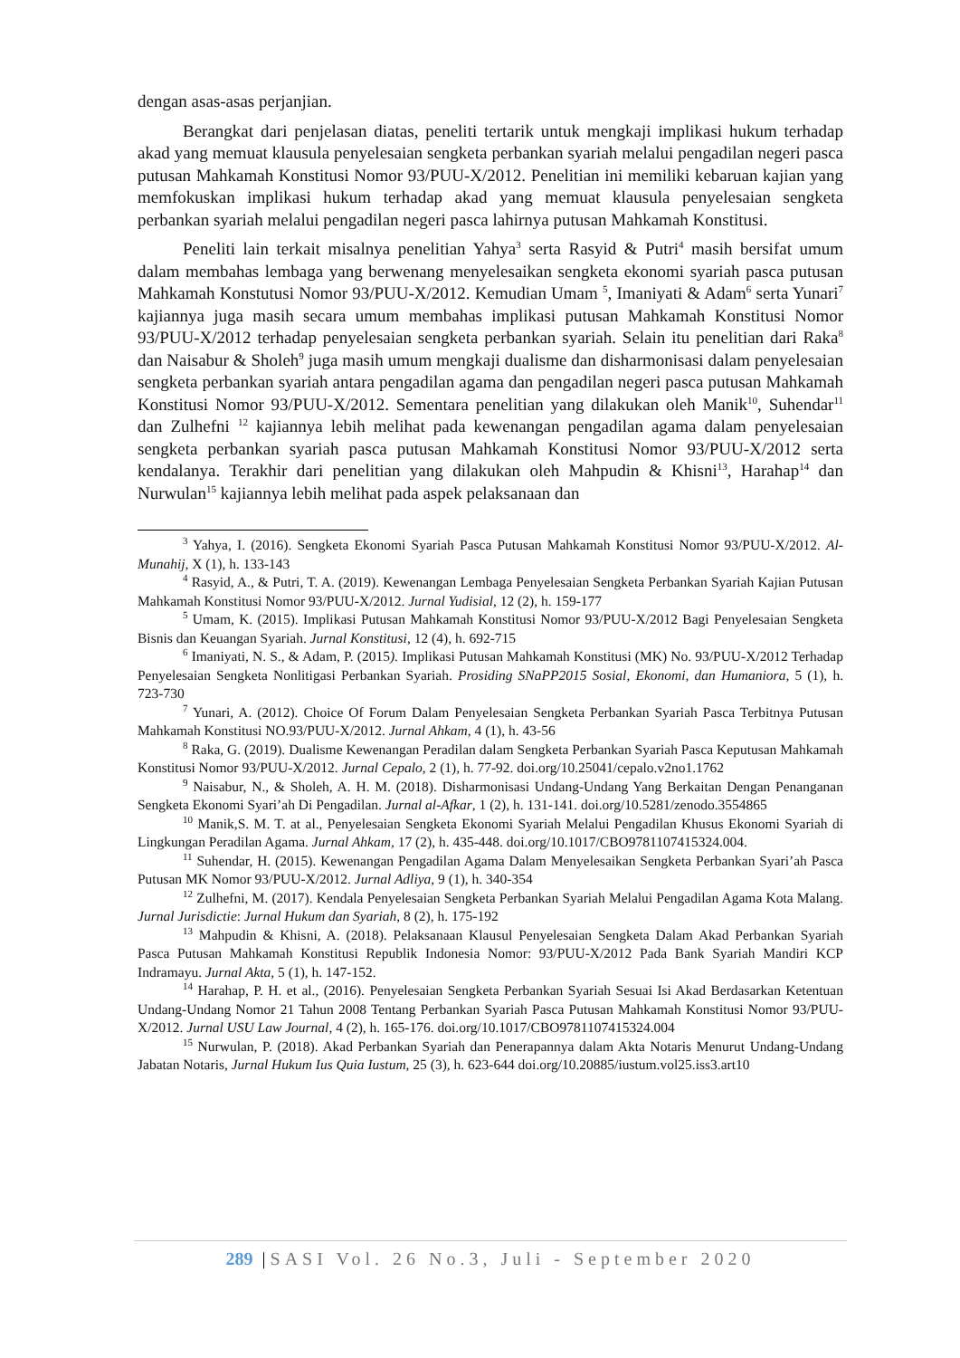dengan asas-asas perjanjian.
Berangkat dari penjelasan diatas, peneliti tertarik untuk mengkaji implikasi hukum terhadap akad yang memuat klausula penyelesaian sengketa perbankan syariah melalui pengadilan negeri pasca putusan Mahkamah Konstitusi Nomor 93/PUU-X/2012. Penelitian ini memiliki kebaruan kajian yang memfokuskan implikasi hukum terhadap akad yang memuat klausula penyelesaian sengketa perbankan syariah melalui pengadilan negeri pasca lahirnya putusan Mahkamah Konstitusi.
Peneliti lain terkait misalnya penelitian Yahya<sup>3</sup> serta Rasyid & Putri<sup>4</sup> masih bersifat umum dalam membahas lembaga yang berwenang menyelesaikan sengketa ekonomi syariah pasca putusan Mahkamah Konstutusi Nomor 93/PUU-X/2012. Kemudian Umam <sup>5</sup>, Imaniyati & Adam<sup>6</sup> serta Yunari<sup>7</sup> kajiannya juga masih secara umum membahas implikasi putusan Mahkamah Konstitusi Nomor 93/PUU-X/2012 terhadap penyelesaian sengketa perbankan syariah. Selain itu penelitian dari Raka<sup>8</sup> dan Naisabur & Sholeh<sup>9</sup> juga masih umum mengkaji dualisme dan disharmonisasi dalam penyelesaian sengketa perbankan syariah antara pengadilan agama dan pengadilan negeri pasca putusan Mahkamah Konstitusi Nomor 93/PUU-X/2012. Sementara penelitian yang dilakukan oleh Manik<sup>10</sup>, Suhendar<sup>11</sup> dan Zulhefni <sup>12</sup> kajiannya lebih melihat pada kewenangan pengadilan agama dalam penyelesaian sengketa perbankan syariah pasca putusan Mahkamah Konstitusi Nomor 93/PUU-X/2012 serta kendalanya. Terakhir dari penelitian yang dilakukan oleh Mahpudin & Khisni<sup>13</sup>, Harahap<sup>14</sup> dan Nurwulan<sup>15</sup> kajiannya lebih melihat pada aspek pelaksanaan dan
<sup>3</sup> Yahya, I. (2016). Sengketa Ekonomi Syariah Pasca Putusan Mahkamah Konstitusi Nomor 93/PUU-X/2012. Al-Munahij, X (1), h. 133-143
<sup>4</sup> Rasyid, A., & Putri, T. A. (2019). Kewenangan Lembaga Penyelesaian Sengketa Perbankan Syariah Kajian Putusan Mahkamah Konstitusi Nomor 93/PUU-X/2012. Jurnal Yudisial, 12 (2), h. 159-177
<sup>5</sup> Umam, K. (2015). Implikasi Putusan Mahkamah Konstitusi Nomor 93/PUU-X/2012 Bagi Penyelesaian Sengketa Bisnis dan Keuangan Syariah. Jurnal Konstitusi, 12 (4), h. 692-715
<sup>6</sup> Imaniyati, N. S., & Adam, P. (2015). Implikasi Putusan Mahkamah Konstitusi (MK) No. 93/PUU-X/2012 Terhadap Penyelesaian Sengketa Nonlitigasi Perbankan Syariah. Prosiding SNaPP2015 Sosial, Ekonomi, dan Humaniora, 5 (1), h. 723-730
<sup>7</sup> Yunari, A. (2012). Choice Of Forum Dalam Penyelesaian Sengketa Perbankan Syariah Pasca Terbitnya Putusan Mahkamah Konstitusi NO.93/PUU-X/2012. Jurnal Ahkam, 4 (1), h. 43-56
<sup>8</sup> Raka, G. (2019). Dualisme Kewenangan Peradilan dalam Sengketa Perbankan Syariah Pasca Keputusan Mahkamah Konstitusi Nomor 93/PUU-X/2012. Jurnal Cepalo, 2 (1), h. 77-92. doi.org/10.25041/cepalo.v2no1.1762
<sup>9</sup> Naisabur, N., & Sholeh, A. H. M. (2018). Disharmonisasi Undang-Undang Yang Berkaitan Dengan Penanganan Sengketa Ekonomi Syari’ah Di Pengadilan. Jurnal al-Afkar, 1 (2), h. 131-141. doi.org/10.5281/zenodo.3554865
<sup>10</sup> Manik,S. M. T. at al., Penyelesaian Sengketa Ekonomi Syariah Melalui Pengadilan Khusus Ekonomi Syariah di Lingkungan Peradilan Agama. Jurnal Ahkam, 17 (2), h. 435-448. doi.org/10.1017/CBO9781107415324.004.
<sup>11</sup> Suhendar, H. (2015). Kewenangan Pengadilan Agama Dalam Menyelesaikan Sengketa Perbankan Syari’ah Pasca Putusan MK Nomor 93/PUU-X/2012. Jurnal Adliya, 9 (1), h. 340-354
<sup>12</sup> Zulhefni, M. (2017). Kendala Penyelesaian Sengketa Perbankan Syariah Melalui Pengadilan Agama Kota Malang. Jurnal Jurisdictie: Jurnal Hukum dan Syariah, 8 (2), h. 175-192
<sup>13</sup> Mahpudin & Khisni, A. (2018). Pelaksanaan Klausul Penyelesaian Sengketa Dalam Akad Perbankan Syariah Pasca Putusan Mahkamah Konstitusi Republik Indonesia Nomor: 93/PUU-X/2012 Pada Bank Syariah Mandiri KCP Indramayu. Jurnal Akta, 5 (1), h. 147-152.
<sup>14</sup> Harahap, P. H. et al., (2016). Penyelesaian Sengketa Perbankan Syariah Sesuai Isi Akad Berdasarkan Ketentuan Undang-Undang Nomor 21 Tahun 2008 Tentang Perbankan Syariah Pasca Putusan Mahkamah Konstitusi Nomor 93/PUU-X/2012. Jurnal USU Law Journal, 4 (2), h. 165-176. doi.org/10.1017/CBO9781107415324.004
<sup>15</sup> Nurwulan, P. (2018). Akad Perbankan Syariah dan Penerapannya dalam Akta Notaris Menurut Undang-Undang Jabatan Notaris, Jurnal Hukum Ius Quia Iustum, 25 (3), h. 623-644 doi.org/10.20885/iustum.vol25.iss3.art10
289 |SASI Vol. 26 No.3, Juli - September 2020